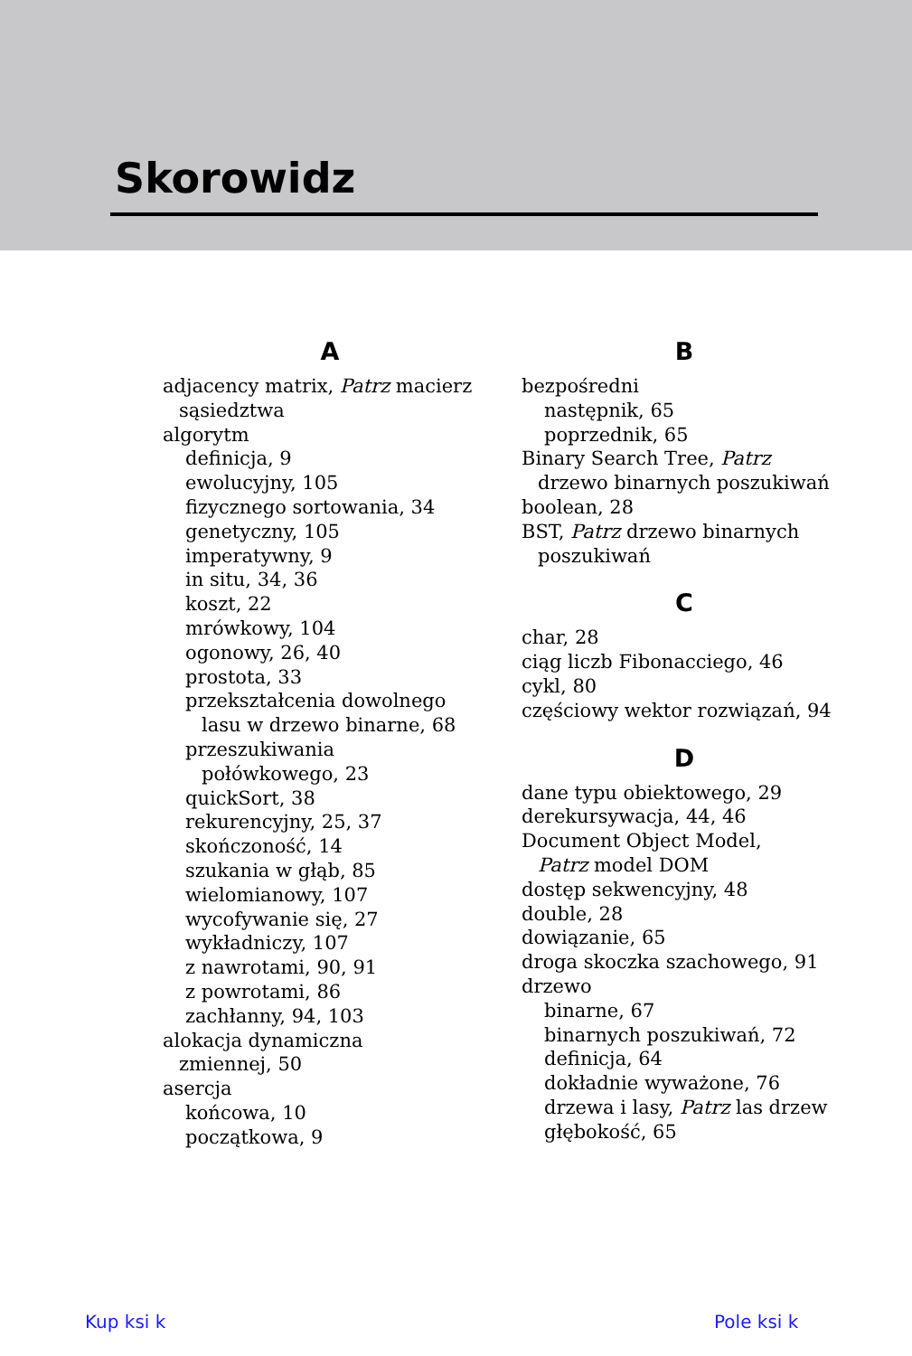Skorowidz
A
adjacency matrix, Patrz macierz
sąsiedztwa
algorytm
definicja, 9
ewolucyjny, 105
fizycznego sortowania, 34
genetyczny, 105
imperatywny, 9
in situ, 34, 36
koszt, 22
mrówkowy, 104
ogonowy, 26, 40
prostota, 33
przekształcenia dowolnego
lasu w drzewo binarne, 68
przeszukiwania
połówkowego, 23
quickSort, 38
rekurencyjny, 25, 37
skończoność, 14
szukania w głąb, 85
wielomianowy, 107
wycofywanie się, 27
wykładniczy, 107
z nawrotami, 90, 91
z powrotami, 86
zachłanny, 94, 103
alokacja dynamiczna
zmiennej, 50
asercja
końcowa, 10
początkowa, 9
B
bezpośredni
następnik, 65
poprzednik, 65
Binary Search Tree, Patrz
drzewo binarnych poszukiwań
boolean, 28
BST, Patrz drzewo binarnych
poszukiwań
C
char, 28
ciąg liczb Fibonacciego, 46
cykl, 80
częściowy wektor rozwiązań, 94
D
dane typu obiektowego, 29
derekursywacja, 44, 46
Document Object Model,
Patrz model DOM
dostęp sekwencyjny, 48
double, 28
dowiązanie, 65
droga skoczka szachowego, 91
drzewo
binarne, 67
binarnych poszukiwań, 72
definicja, 64
dokładnie wyważone, 76
drzewa i lasy, Patrz las drzew
głębokość, 65
Kup ksi k Pole ksi k